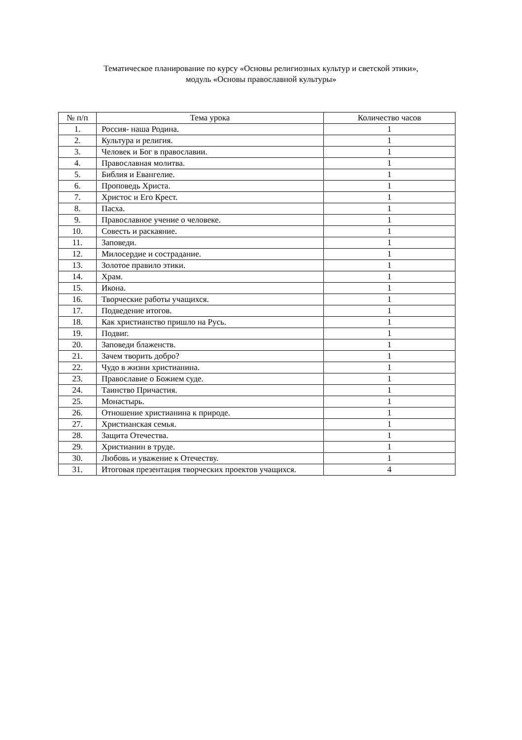Тематическое планирование по курсу «Основы религиозных культур и светской этики»,
модуль «Основы православной культуры»
| № п/п | Тема урока | Количество часов |
| --- | --- | --- |
| 1. | Россия- наша Родина. | 1 |
| 2. | Культура и религия. | 1 |
| 3. | Человек и Бог в православии. | 1 |
| 4. | Православная молитва. | 1 |
| 5. | Библия и Евангелие. | 1 |
| 6. | Проповедь Христа. | 1 |
| 7. | Христос и Его Крест. | 1 |
| 8. | Пасха. | 1 |
| 9. | Православное учение о человеке. | 1 |
| 10. | Совесть и раскаяние. | 1 |
| 11. | Заповеди. | 1 |
| 12. | Милосердие и сострадание. | 1 |
| 13. | Золотое правило этики. | 1 |
| 14. | Храм. | 1 |
| 15. | Икона. | 1 |
| 16. | Творческие работы учащихся. | 1 |
| 17. | Подведение итогов. | 1 |
| 18. | Как христианство пришло на Русь. | 1 |
| 19. | Подвиг. | 1 |
| 20. | Заповеди блаженств. | 1 |
| 21. | Зачем творить добро? | 1 |
| 22. | Чудо в жизни христианина. | 1 |
| 23. | Православие о Божием суде. | 1 |
| 24. | Таинство Причастия. | 1 |
| 25. | Монастырь. | 1 |
| 26. | Отношение христианина к природе. | 1 |
| 27. | Христианская семья. | 1 |
| 28. | Защита Отечества. | 1 |
| 29. | Христианин в труде. | 1 |
| 30. | Любовь и уважение к Отечеству. | 1 |
| 31. | Итоговая презентация творческих проектов учащихся. | 4 |